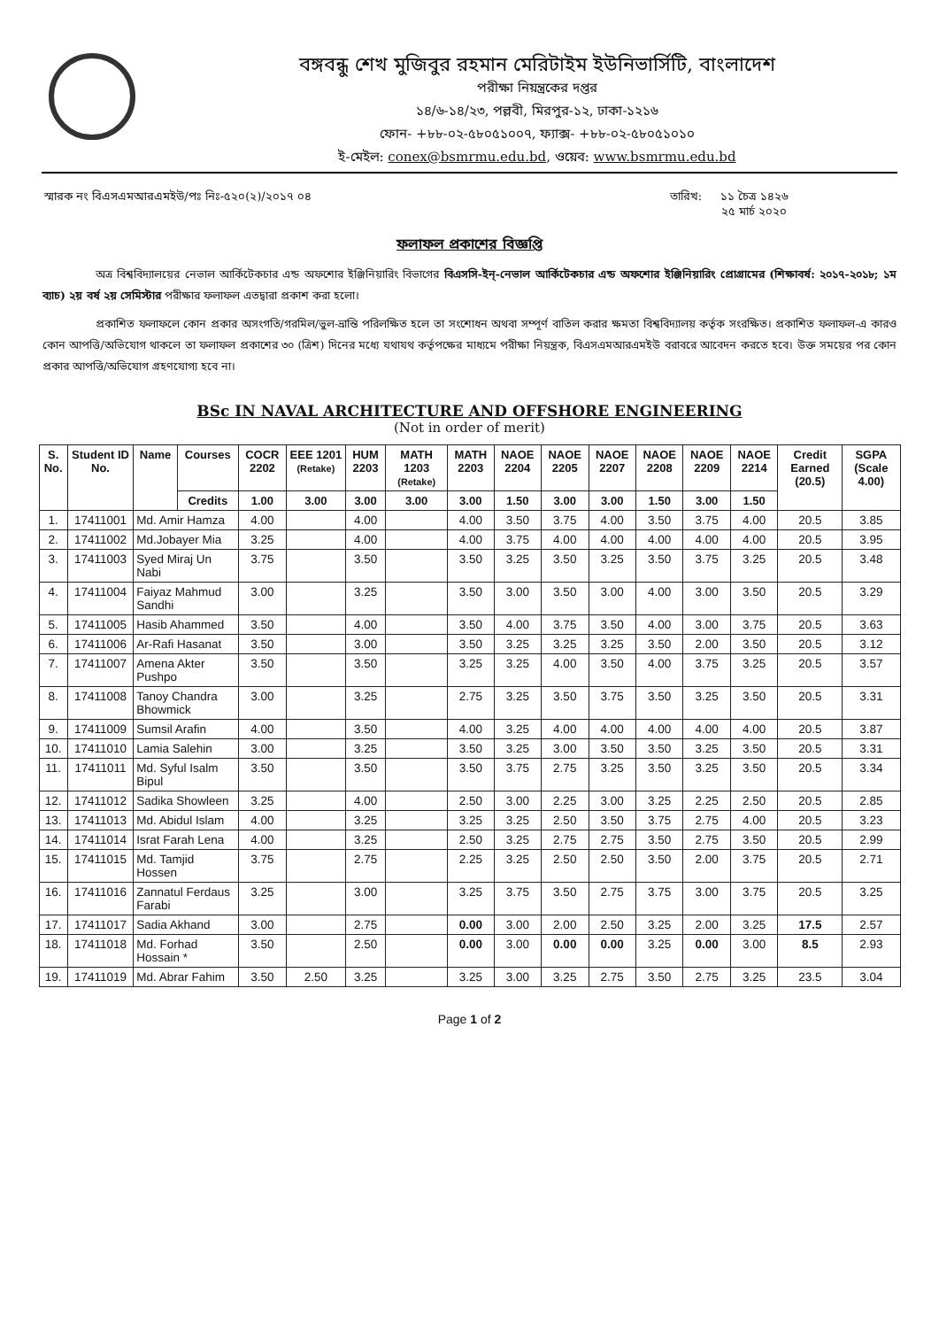বঙ্গবন্ধু শেখ মুজিবুর রহমান মেরিটাইম ইউনিভার্সিটি, বাংলাদেশ
পরীক্ষা নিয়ন্ত্রকের দপ্তর
১৪/৬-১৪/২৩, পল্লবী, মিরপুর-১২, ঢাকা-১২১৬
ফোন- +৮৮-০২-৫৮০৫১০০৭, ফ্যাক্স- +৮৮-০২-৫৮০৫১০১০
ই-মেইল: conex@bsmrmu.edu.bd, ওয়েব: www.bsmrmu.edu.bd
স্মারক নং বিএসএমআরএমইউ/পঃ নিঃ-৫২০(২)/২০১৭ ০৪ তারিখ: ১১ চৈত্র ১৪২৬
২৫ মার্চ ২০২০
ফলাফল প্রকাশের বিজ্ঞপ্তি
অত্র বিশ্ববিদ্যালয়ের নেভাল আর্কিটেকচার এন্ড অফশোর ইঞ্জিনিয়ারিং বিভাগের বিএসসি-ইন্-নেভাল আর্কিটেকচার এন্ড অফশোর ইঞ্জিনিয়ারিং প্রোগ্রামের (শিক্ষাবর্ষ: ২০১৭-২০১৮; ১ম ব্যাচ) ২য় বর্ষ ২য় সেমিস্টার পরীক্ষার ফলাফল এতদ্বারা প্রকাশ করা হলো।
প্রকাশিত ফলাফলে কোন প্রকার অসংগতি/গরমিল/ভুল-ভ্রান্তি পরিলক্ষিত হলে তা সংশোধন অথবা সম্পূর্ণ বাতিল করার ক্ষমতা বিশ্ববিদ্যালয় কর্তৃক সংরক্ষিত। প্রকাশিত ফলাফল-এ কারও কোন আপত্তি/অভিযোগ থাকলে তা ফলাফল প্রকাশের ৩০ (ত্রিশ) দিনের মধ্যে যথাযথ কর্তৃপক্ষের মাধ্যমে পরীক্ষা নিয়ন্ত্রক, বিএসএমআরএমইউ বরাবরে আবেদন করতে হবে। উক্ত সময়ের পর কোন প্রকার আপত্তি/অভিযোগ গ্রহণযোগ্য হবে না।
BSc IN NAVAL ARCHITECTURE AND OFFSHORE ENGINEERING
(Not in order of merit)
| S. No. | Student ID No. | Name | Courses | COCR 2202 | EEE 1201 (Retake) | HUM 2203 | MATH 1203 (Retake) | MATH 2203 | NAOE 2204 | NAOE 2205 | NAOE 2207 | NAOE 2208 | NAOE 2209 | NAOE 2214 | Credit Earned (20.5) | SGPA (Scale 4.00) |
| --- | --- | --- | --- | --- | --- | --- | --- | --- | --- | --- | --- | --- | --- | --- | --- | --- |
| | | | Credits | 1.00 | 3.00 | 3.00 | 3.00 | 3.00 | 1.50 | 3.00 | 3.00 | 1.50 | 3.00 | 1.50 | | |
| 1. | 17411001 | Md. Amir Hamza | | 4.00 | | 4.00 | | 4.00 | 3.50 | 3.75 | 4.00 | 3.50 | 3.75 | 4.00 | 20.5 | 3.85 |
| 2. | 17411002 | Md.Jobayer Mia | | 3.25 | | 4.00 | | 4.00 | 3.75 | 4.00 | 4.00 | 4.00 | 4.00 | 4.00 | 20.5 | 3.95 |
| 3. | 17411003 | Syed Miraj Un Nabi | | 3.75 | | 3.50 | | 3.50 | 3.25 | 3.50 | 3.25 | 3.50 | 3.75 | 3.25 | 20.5 | 3.48 |
| 4. | 17411004 | Faiyaz Mahmud Sandhi | | 3.00 | | 3.25 | | 3.50 | 3.00 | 3.50 | 3.00 | 4.00 | 3.00 | 3.50 | 20.5 | 3.29 |
| 5. | 17411005 | Hasib Ahammed | | 3.50 | | 4.00 | | 3.50 | 4.00 | 3.75 | 3.50 | 4.00 | 3.00 | 3.75 | 20.5 | 3.63 |
| 6. | 17411006 | Ar-Rafi Hasanat | | 3.50 | | 3.00 | | 3.50 | 3.25 | 3.25 | 3.25 | 3.50 | 2.00 | 3.50 | 20.5 | 3.12 |
| 7. | 17411007 | Amena Akter Pushpo | | 3.50 | | 3.50 | | 3.25 | 3.25 | 4.00 | 3.50 | 4.00 | 3.75 | 3.25 | 20.5 | 3.57 |
| 8. | 17411008 | Tanoy Chandra Bhowmick | | 3.00 | | 3.25 | | 2.75 | 3.25 | 3.50 | 3.75 | 3.50 | 3.25 | 3.50 | 20.5 | 3.31 |
| 9. | 17411009 | Sumsil Arafin | | 4.00 | | 3.50 | | 4.00 | 3.25 | 4.00 | 4.00 | 4.00 | 4.00 | 4.00 | 20.5 | 3.87 |
| 10. | 17411010 | Lamia Salehin | | 3.00 | | 3.25 | | 3.50 | 3.25 | 3.00 | 3.50 | 3.50 | 3.25 | 3.50 | 20.5 | 3.31 |
| 11. | 17411011 | Md. Syful Isalm Bipul | | 3.50 | | 3.50 | | 3.50 | 3.75 | 2.75 | 3.25 | 3.50 | 3.25 | 3.50 | 20.5 | 3.34 |
| 12. | 17411012 | Sadika Showleen | | 3.25 | | 4.00 | | 2.50 | 3.00 | 2.25 | 3.00 | 3.25 | 2.25 | 2.50 | 20.5 | 2.85 |
| 13. | 17411013 | Md. Abidul Islam | | 4.00 | | 3.25 | | 3.25 | 3.25 | 2.50 | 3.50 | 3.75 | 2.75 | 4.00 | 20.5 | 3.23 |
| 14. | 17411014 | Israt Farah Lena | | 4.00 | | 3.25 | | 2.50 | 3.25 | 2.75 | 2.75 | 3.50 | 2.75 | 3.50 | 20.5 | 2.99 |
| 15. | 17411015 | Md. Tamjid Hossen | | 3.75 | | 2.75 | | 2.25 | 3.25 | 2.50 | 2.50 | 3.50 | 2.00 | 3.75 | 20.5 | 2.71 |
| 16. | 17411016 | Zannatul Ferdaus Farabi | | 3.25 | | 3.00 | | 3.25 | 3.75 | 3.50 | 2.75 | 3.75 | 3.00 | 3.75 | 20.5 | 3.25 |
| 17. | 17411017 | Sadia Akhand | | 3.00 | | 2.75 | | 0.00 | 3.00 | 2.00 | 2.50 | 3.25 | 2.00 | 3.25 | 17.5 | 2.57 |
| 18. | 17411018 | Md. Forhad Hossain * | | 3.50 | | 2.50 | | 0.00 | 3.00 | 0.00 | 0.00 | 3.25 | 0.00 | 3.00 | 8.5 | 2.93 |
| 19. | 17411019 | Md. Abrar Fahim | | 3.50 | 2.50 | 3.25 | | 3.25 | 3.00 | 3.25 | 2.75 | 3.50 | 2.75 | 3.25 | 23.5 | 3.04 |
Page 1 of 2